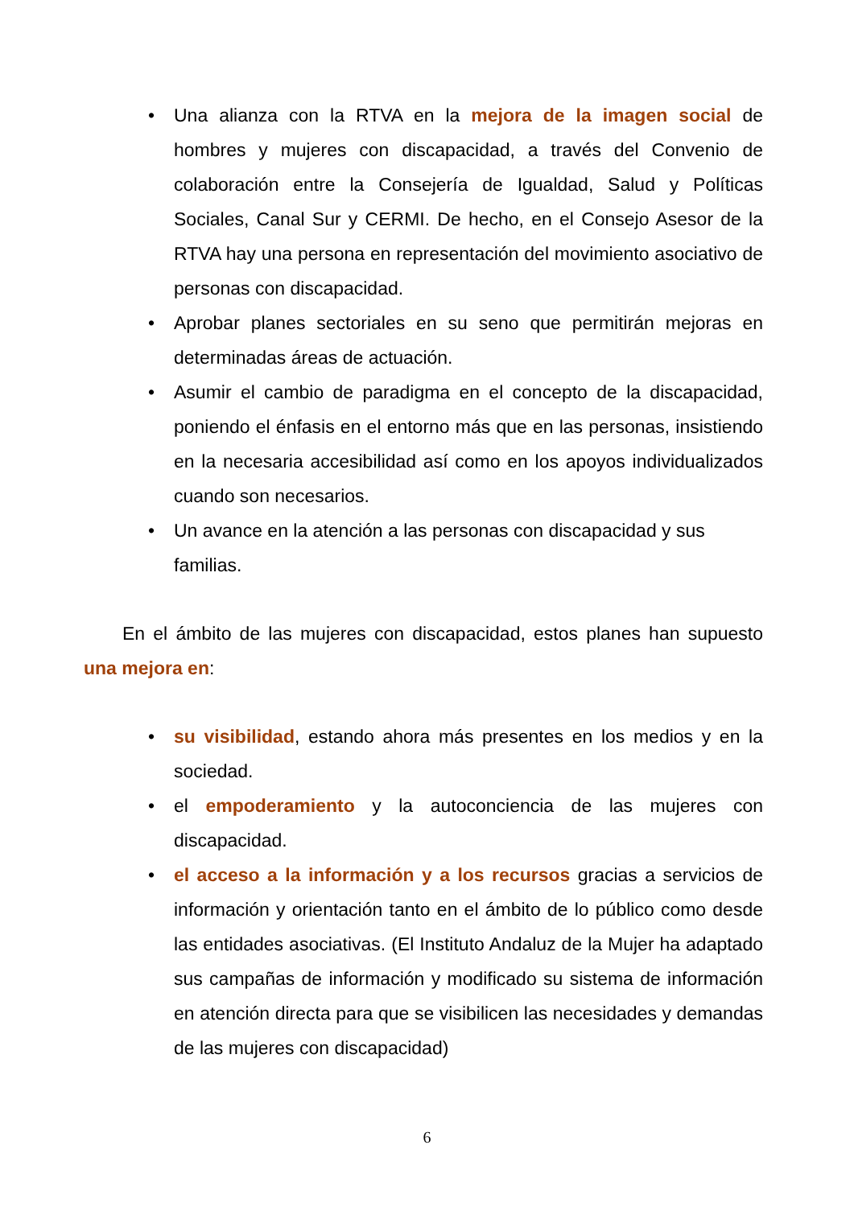• Una alianza con la RTVA en la mejora de la imagen social de hombres y mujeres con discapacidad, a través del Convenio de colaboración entre la Consejería de Igualdad, Salud y Políticas Sociales, Canal Sur y CERMI. De hecho, en el Consejo Asesor de la RTVA hay una persona en representación del movimiento asociativo de personas con discapacidad.
• Aprobar planes sectoriales en su seno que permitirán mejoras en determinadas áreas de actuación.
• Asumir el cambio de paradigma en el concepto de la discapacidad, poniendo el énfasis en el entorno más que en las personas, insistiendo en la necesaria accesibilidad así como en los apoyos individualizados cuando son necesarios.
• Un avance en la atención a las personas con discapacidad y sus familias.
En el ámbito de las mujeres con discapacidad, estos planes han supuesto una mejora en:
• su visibilidad, estando ahora más presentes en los medios y en la sociedad.
• el empoderamiento y la autoconciencia de las mujeres con discapacidad.
• el acceso a la información y a los recursos gracias a servicios de información y orientación tanto en el ámbito de lo público como desde las entidades asociativas. (El Instituto Andaluz de la Mujer ha adaptado sus campañas de información y modificado su sistema de información en atención directa para que se visibilicen las necesidades y demandas de las mujeres con discapacidad)
6